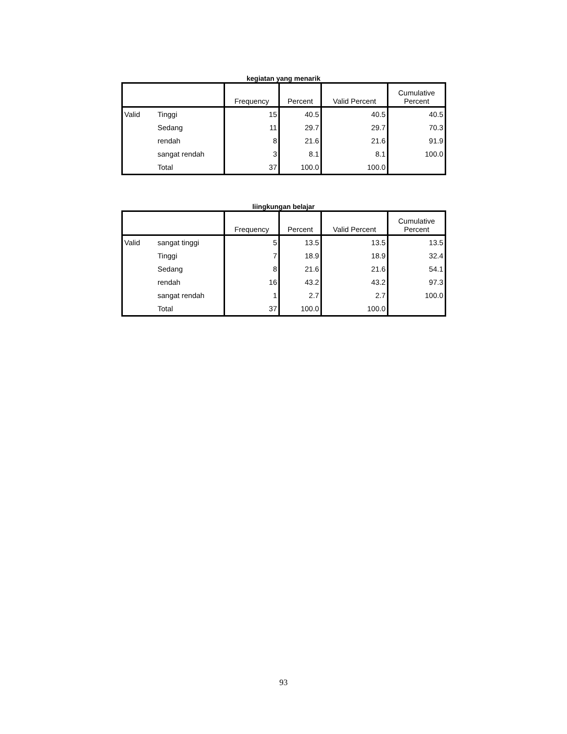kegiatan yang menarik
| | | Frequency | Percent | Valid Percent | Cumulative Percent |
| --- | --- | --- | --- | --- | --- |
| Valid | Tinggi | 15 | 40.5 | 40.5 | 40.5 |
| | Sedang | 11 | 29.7 | 29.7 | 70.3 |
| | rendah | 8 | 21.6 | 21.6 | 91.9 |
| | sangat rendah | 3 | 8.1 | 8.1 | 100.0 |
| | Total | 37 | 100.0 | 100.0 | |
liingkungan belajar
| | | Frequency | Percent | Valid Percent | Cumulative Percent |
| --- | --- | --- | --- | --- | --- |
| Valid | sangat tinggi | 5 | 13.5 | 13.5 | 13.5 |
| | Tinggi | 7 | 18.9 | 18.9 | 32.4 |
| | Sedang | 8 | 21.6 | 21.6 | 54.1 |
| | rendah | 16 | 43.2 | 43.2 | 97.3 |
| | sangat rendah | 1 | 2.7 | 2.7 | 100.0 |
| | Total | 37 | 100.0 | 100.0 | |
93